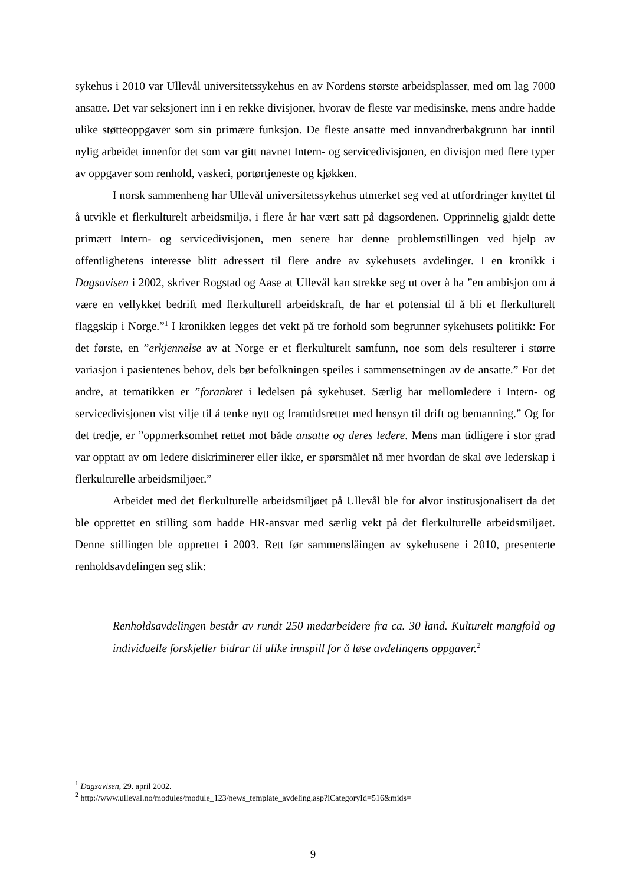sykehus i 2010 var Ullevål universitetssykehus en av Nordens største arbeidsplasser, med om lag 7000 ansatte. Det var seksjonert inn i en rekke divisjoner, hvorav de fleste var medisinske, mens andre hadde ulike støtteoppgaver som sin primære funksjon. De fleste ansatte med innvandrerbakgrunn har inntil nylig arbeidet innenfor det som var gitt navnet Intern- og servicedivisjonen, en divisjon med flere typer av oppgaver som renhold, vaskeri, portørtjeneste og kjøkken.
I norsk sammenheng har Ullevål universitetssykehus utmerket seg ved at utfordringer knyttet til å utvikle et flerkulturelt arbeidsmiljø, i flere år har vært satt på dagsordenen. Opprinnelig gjaldt dette primært Intern- og servicedivisjonen, men senere har denne problemstillingen ved hjelp av offentlighetens interesse blitt adressert til flere andre av sykehusets avdelinger. I en kronikk i Dagsavisen i 2002, skriver Rogstad og Aase at Ullevål kan strekke seg ut over å ha ”en ambisjon om å være en vellykket bedrift med flerkulturell arbeidskraft, de har et potensial til å bli et flerkulturelt flaggskip i Norge.”<sup>1</sup> I kronikken legges det vekt på tre forhold som begrunner sykehusets politikk: For det første, en ”erkjennelse av at Norge er et flerkulturelt samfunn, noe som dels resulterer i større variasjon i pasientenes behov, dels bør befolkningen speiles i sammensetningen av de ansatte.” For det andre, at tematikken er ”forankret i ledelsen på sykehuset. Særlig har mellomledere i Intern- og servicedivisjonen vist vilje til å tenke nytt og framtidsrettet med hensyn til drift og bemanning.” Og for det tredje, er ”oppmerksomhet rettet mot både ansatte og deres ledere. Mens man tidligere i stor grad var opptatt av om ledere diskriminerer eller ikke, er spørsmålet nå mer hvordan de skal øve lederskap i flerkulturelle arbeidsmiljøer.”
Arbeidet med det flerkulturelle arbeidsmiljøet på Ullevål ble for alvor institusjonalisert da det ble opprettet en stilling som hadde HR-ansvar med særlig vekt på det flerkulturelle arbeidsmiljøet. Denne stillingen ble opprettet i 2003. Rett før sammenslåingen av sykehusene i 2010, presenterte renholdsavdelingen seg slik:
Renholdsavdelingen består av rundt 250 medarbeidere fra ca. 30 land. Kulturelt mangfold og individuelle forskjeller bidrar til ulike innspill for å løse avdelingens oppgaver.<sup>2</sup>
<sup>1</sup> Dagsavisen, 29. april 2002.
<sup>2</sup> http://www.ulleval.no/modules/module_123/news_template_avdeling.asp?iCategoryId=516&mids=
9